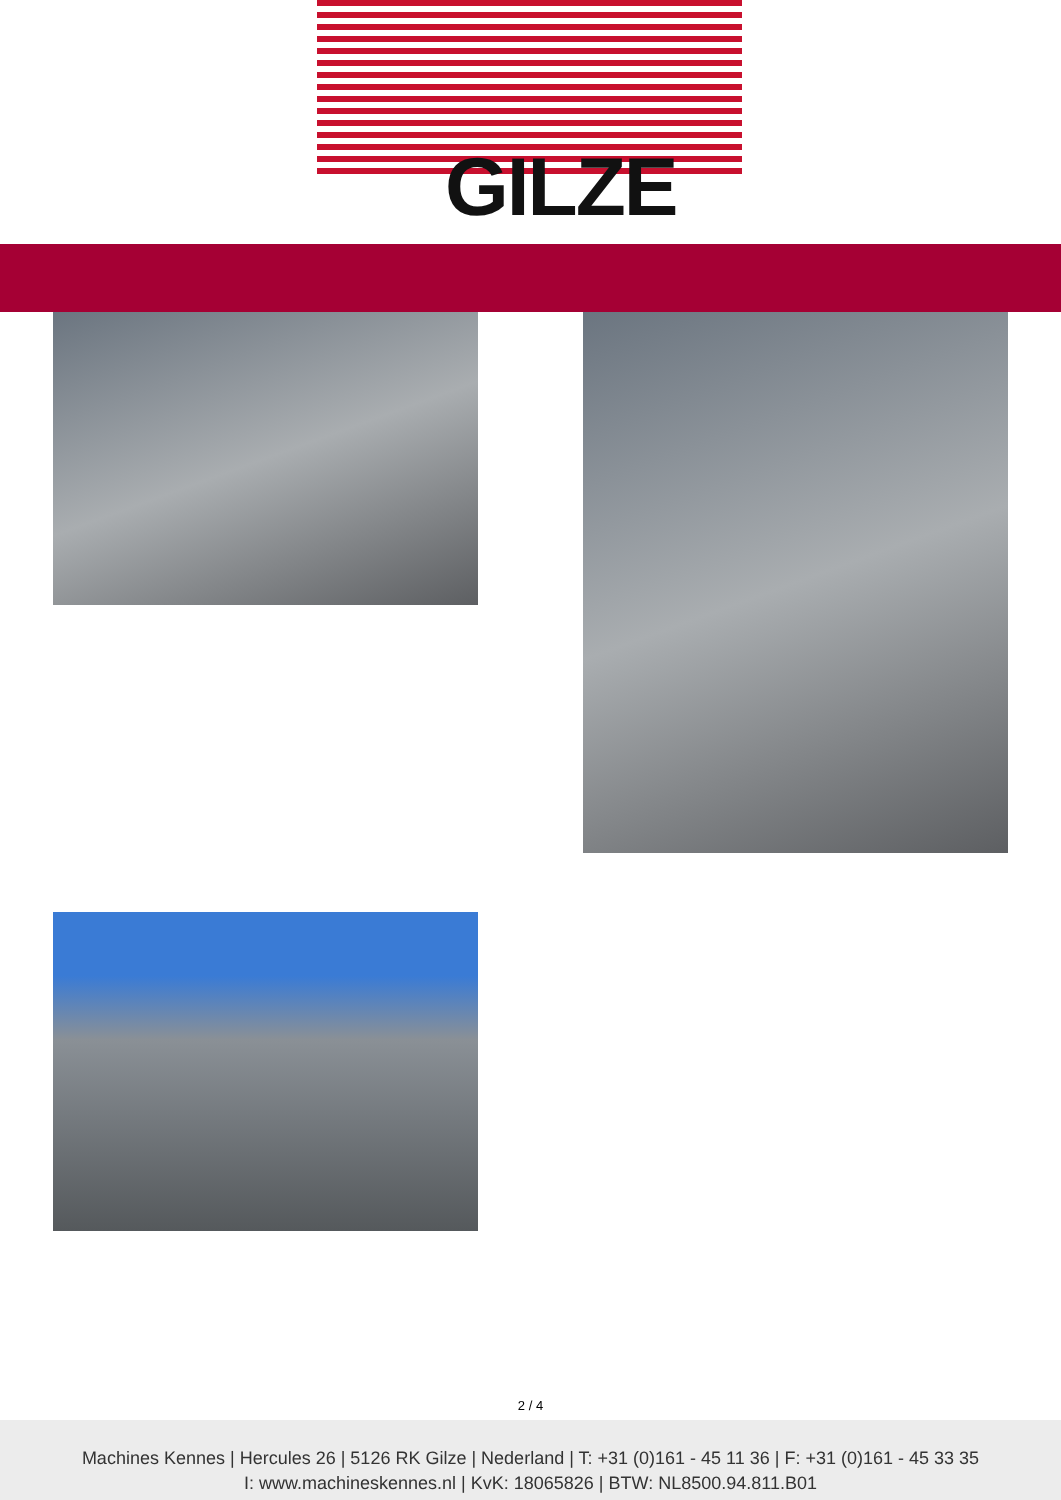GILZE
2 / 4
Machines Kennes | Hercules 26 | 5126 RK Gilze | Nederland | T: +31 (0)161 - 45 11 36 | F: +31 (0)161 - 45 33 35
I: www.machineskennes.nl | KvK: 18065826 | BTW: NL8500.94.811.B01